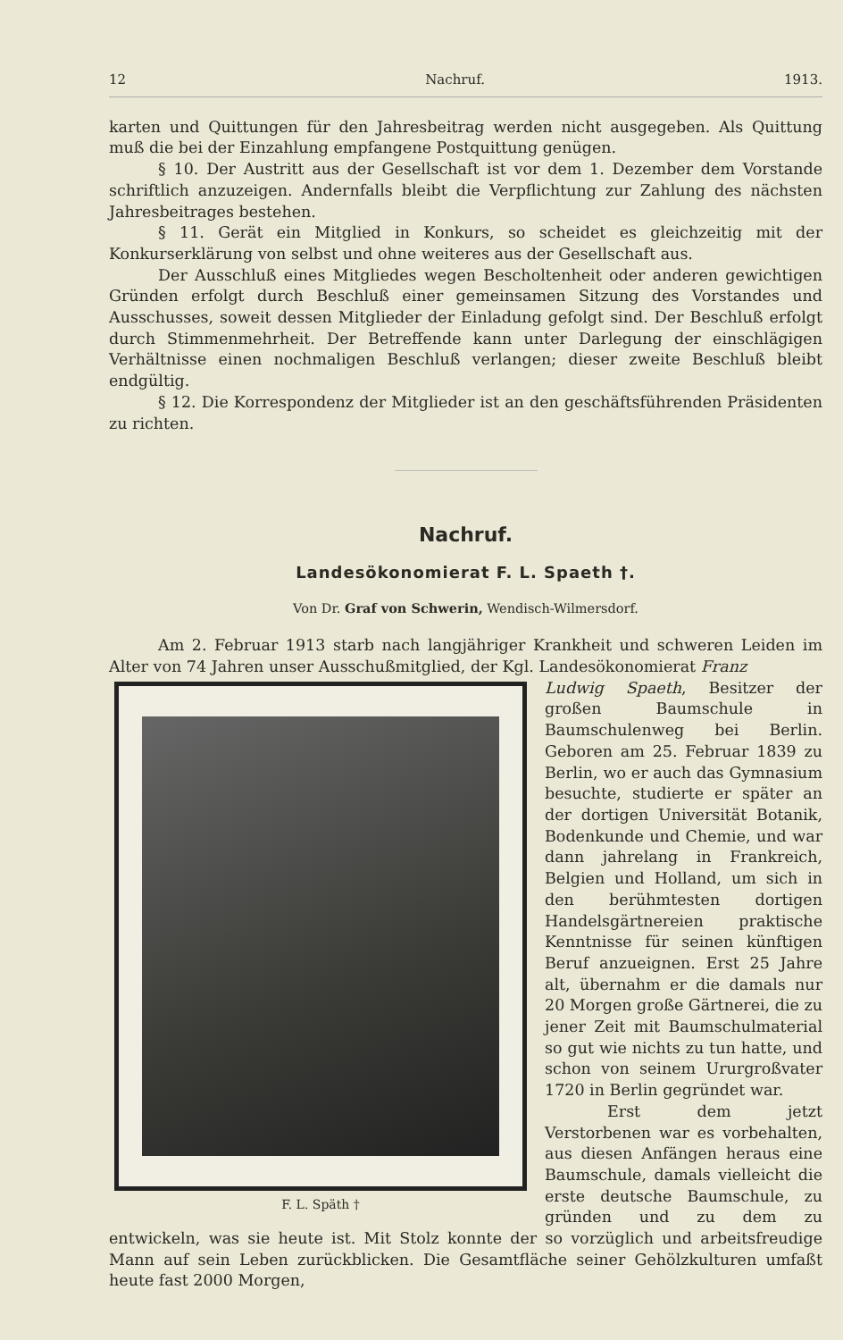12 Nachruf. 1913.
karten und Quittungen für den Jahresbeitrag werden nicht ausgegeben. Als Quittung muß die bei der Einzahlung empfangene Postquittung genügen.
§ 10. Der Austritt aus der Gesellschaft ist vor dem 1. Dezember dem Vorstande schriftlich anzuzeigen. Andernfalls bleibt die Verpflichtung zur Zahlung des nächsten Jahresbeitrages bestehen.
§ 11. Gerät ein Mitglied in Konkurs, so scheidet es gleichzeitig mit der Konkurserklärung von selbst und ohne weiteres aus der Gesellschaft aus.
Der Ausschluß eines Mitgliedes wegen Bescholtenheit oder anderen gewichtigen Gründen erfolgt durch Beschluß einer gemeinsamen Sitzung des Vorstandes und Ausschusses, soweit dessen Mitglieder der Einladung gefolgt sind. Der Beschluß erfolgt durch Stimmenmehrheit. Der Betreffende kann unter Darlegung der einschlägigen Verhältnisse einen nochmaligen Beschluß verlangen; dieser zweite Beschluß bleibt endgültig.
§ 12. Die Korrespondenz der Mitglieder ist an den geschäftsführenden Präsidenten zu richten.
Nachruf.
Landesökonomierat F. L. Spaeth †.
Von Dr. Graf von Schwerin, Wendisch-Wilmersdorf.
Am 2. Februar 1913 starb nach langjähriger Krankheit und schweren Leiden im Alter von 74 Jahren unser Ausschußmitglied, der Kgl. Landesökonomierat Franz
F. L. Späth †
Ludwig Spaeth, Besitzer der großen Baumschule in Baumschulenweg bei Berlin. Geboren am 25. Februar 1839 zu Berlin, wo er auch das Gymnasium besuchte, studierte er später an der dortigen Universität Botanik, Bodenkunde und Chemie, und war dann jahrelang in Frankreich, Belgien und Holland, um sich in den berühmtesten dortigen Handelsgärtnereien praktische Kenntnisse für seinen künftigen Beruf anzueignen. Erst 25 Jahre alt, übernahm er die damals nur 20 Morgen große Gärtnerei, die zu jener Zeit mit Baumschulmaterial so gut wie nichts zu tun hatte, und schon von seinem Ururgroßvater 1720 in Berlin gegründet war.
Erst dem jetzt Verstorbenen war es vorbehalten, aus diesen Anfängen heraus eine Baumschule, damals vielleicht die erste deutsche Baumschule, zu gründen und zu dem zu entwickeln, was sie heute ist. Mit Stolz konnte der so vorzüglich und arbeitsfreudige Mann auf sein Leben zurückblicken. Die Gesamtfläche seiner Gehölzkulturen umfaßt heute fast 2000 Morgen,